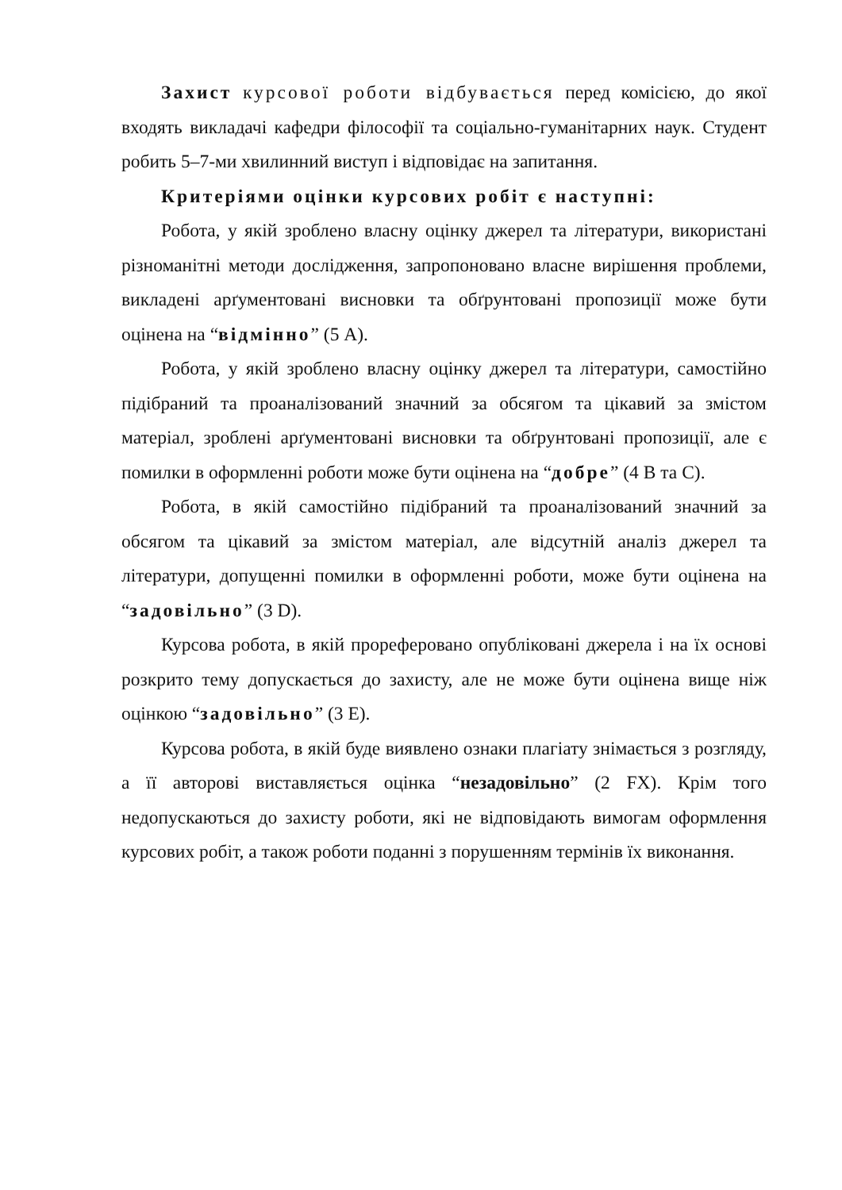Захист курсової роботи відбувається перед комісією, до якої входять викладачі кафедри філософії та соціально-гуманітарних наук. Студент робить 5–7-ми хвилинний виступ і відповідає на запитання.
Критеріями оцінки курсових робіт є наступні:
Робота, у якій зроблено власну оцінку джерел та літератури, використані різноманітні методи дослідження, запропоновано власне вирішення проблеми, викладені арґументовані висновки та обґрунтовані пропозиції може бути оцінена на “відмінно” (5 А).
Робота, у якій зроблено власну оцінку джерел та літератури, самостійно підібраний та проаналізований значний за обсягом та цікавий за змістом матеріал, зроблені арґументовані висновки та обґрунтовані пропозиції, але є помилки в оформленні роботи може бути оцінена на “добре” (4 В та С).
Робота, в якій самостійно підібраний та проаналізований значний за обсягом та цікавий за змістом матеріал, але відсутній аналіз джерел та літератури, допущенні помилки в оформленні роботи, може бути оцінена на “задовільно” (3 D).
Курсова робота, в якій прореферовано опубліковані джерела і на їх основі розкрито тему допускається до захисту, але не може бути оцінена вище ніж оцінкою “задовільно” (3 Е).
Курсова робота, в якій буде виявлено ознаки плагіату знімається з розгляду, а її авторові виставляється оцінка “незадовільно” (2 FX). Крім того недопускаються до захисту роботи, які не відповідають вимогам оформлення курсових робіт, а також роботи поданні з порушенням термінів їх виконання.